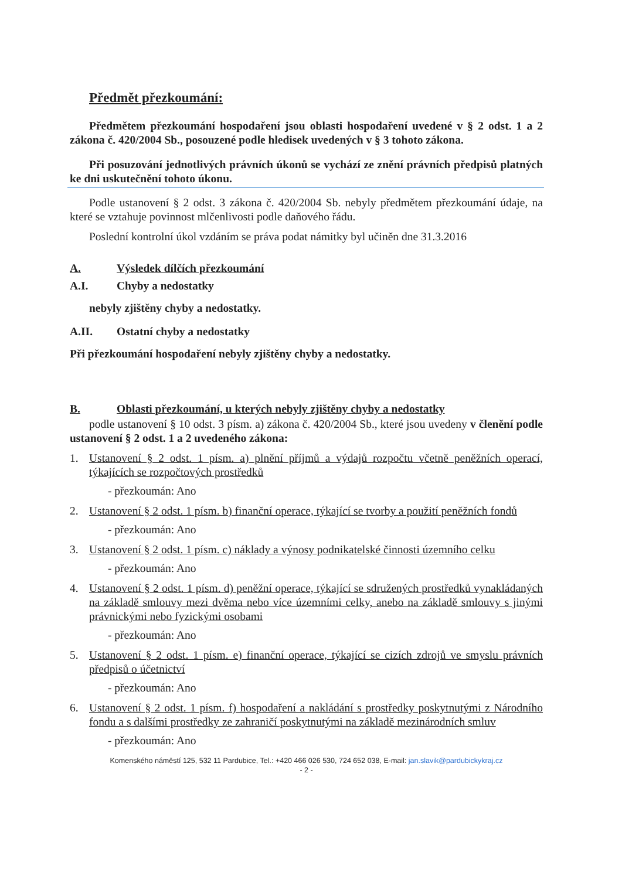Předmět přezkoumání:
Předmětem přezkoumání hospodaření jsou oblasti hospodaření uvedené v § 2 odst. 1 a 2 zákona č. 420/2004 Sb., posouzené podle hledisek uvedených v § 3 tohoto zákona.
Při posuzování jednotlivých právních úkonů se vychází ze znění právních předpisů platných ke dni uskutečnění tohoto úkonu.
Podle ustanovení § 2 odst. 3 zákona č. 420/2004 Sb. nebyly předmětem přezkoumání údaje, na které se vztahuje povinnost mlčenlivosti podle daňového řádu.
Poslední kontrolní úkol vzdáním se práva podat námitky byl učiněn dne 31.3.2016
A. Výsledek dílčích přezkoumání
A.I. Chyby a nedostatky
nebyly zjištěny chyby a nedostatky.
A.II. Ostatní chyby a nedostatky
Při přezkoumání hospodaření nebyly zjištěny chyby a nedostatky.
B. Oblasti přezkoumání, u kterých nebyly zjištěny chyby a nedostatky
podle ustanovení § 10 odst. 3 písm. a) zákona č. 420/2004 Sb., které jsou uvedeny v členění podle ustanovení § 2 odst. 1 a 2 uvedeného zákona:
1. Ustanovení § 2 odst. 1 písm. a) plnění příjmů a výdajů rozpočtu včetně peněžních operací, týkajících se rozpočtových prostředků
- přezkoumán: Ano
2. Ustanovení § 2 odst. 1 písm. b) finanční operace, týkající se tvorby a použití peněžních fondů
- přezkoumán: Ano
3. Ustanovení § 2 odst. 1 písm. c) náklady a výnosy podnikatelské činnosti územního celku
- přezkoumán: Ano
4. Ustanovení § 2 odst. 1 písm. d) peněžní operace, týkající se sdružených prostředků vynakládaných na základě smlouvy mezi dvěma nebo více územními celky, anebo na základě smlouvy s jinými právnickými nebo fyzickými osobami
- přezkoumán: Ano
5. Ustanovení § 2 odst. 1 písm. e) finanční operace, týkající se cizích zdrojů ve smyslu právních předpisů o účetnictví
- přezkoumán: Ano
6. Ustanovení § 2 odst. 1 písm. f) hospodaření a nakládání s prostředky poskytnutými z Národního fondu a s dalšími prostředky ze zahraničí poskytnutými na základě mezinárodních smluv
- přezkoumán: Ano
Komenského náměstí 125, 532 11 Pardubice, Tel.: +420 466 026 530, 724 652 038, E-mail: jan.slavik@pardubickykraj.cz
- 2 -